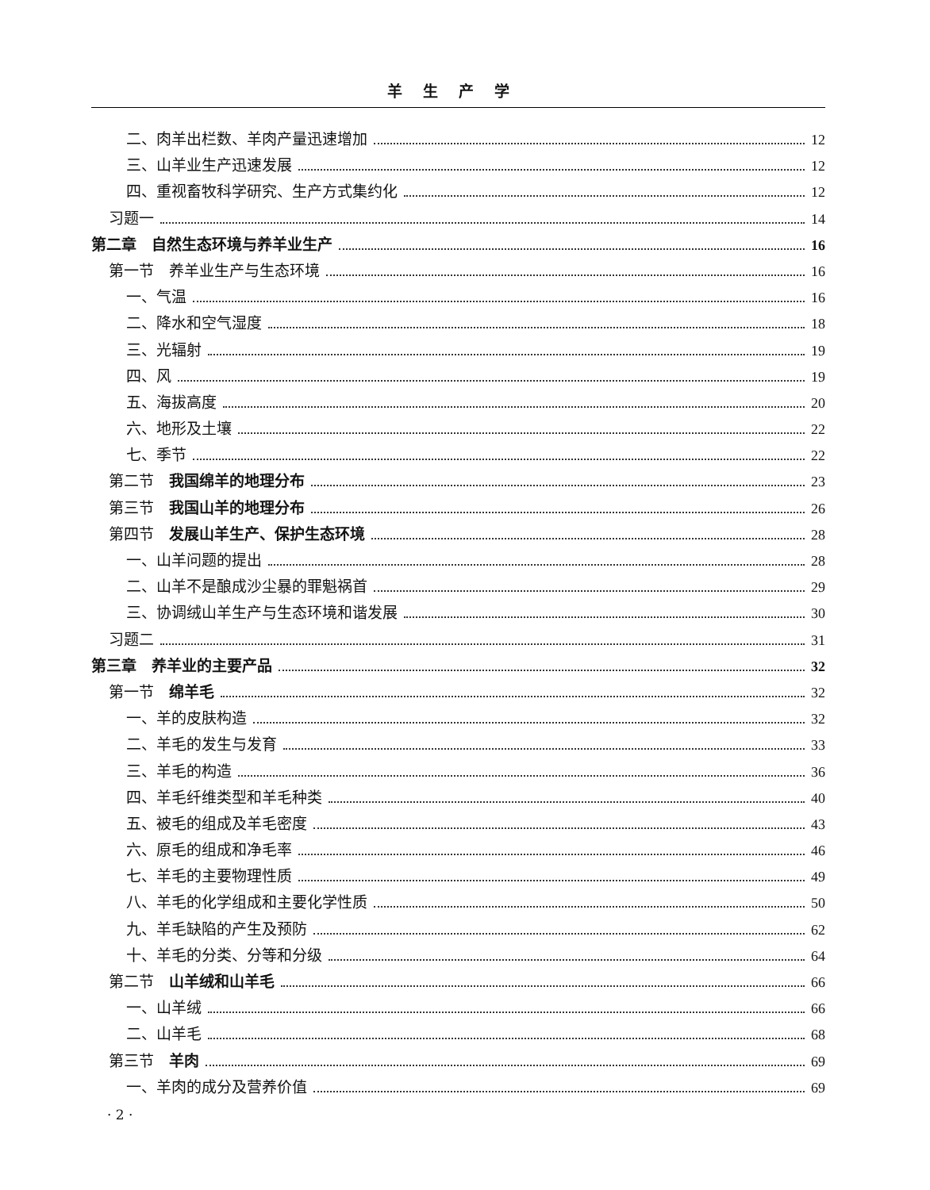羊生产学
二、肉羊出栏数、羊肉产量迅速增加 12
三、山羊业生产迅速发展 12
四、重视畜牧科学研究、生产方式集约化 12
习题一 14
第二章　自然生态环境与养羊业生产 16
第一节　养羊业生产与生态环境 16
一、气温 16
二、降水和空气湿度 18
三、光辐射 19
四、风 19
五、海拔高度 20
六、地形及土壤 22
七、季节 22
第二节　我国绵羊的地理分布 23
第三节　我国山羊的地理分布 26
第四节　发展山羊生产、保护生态环境 28
一、山羊问题的提出 28
二、山羊不是酿成沙尘暴的罪魁祸首 29
三、协调绒山羊生产与生态环境和谐发展 30
习题二 31
第三章　养羊业的主要产品 32
第一节　绵羊毛 32
一、羊的皮肤构造 32
二、羊毛的发生与发育 33
三、羊毛的构造 36
四、羊毛纤维类型和羊毛种类 40
五、被毛的组成及羊毛密度 43
六、原毛的组成和净毛率 46
七、羊毛的主要物理性质 49
八、羊毛的化学组成和主要化学性质 50
九、羊毛缺陷的产生及预防 62
十、羊毛的分类、分等和分级 64
第二节　山羊绒和山羊毛 66
一、山羊绒 66
二、山羊毛 68
第三节　羊肉 69
一、羊肉的成分及营养价值 69
· 2 ·